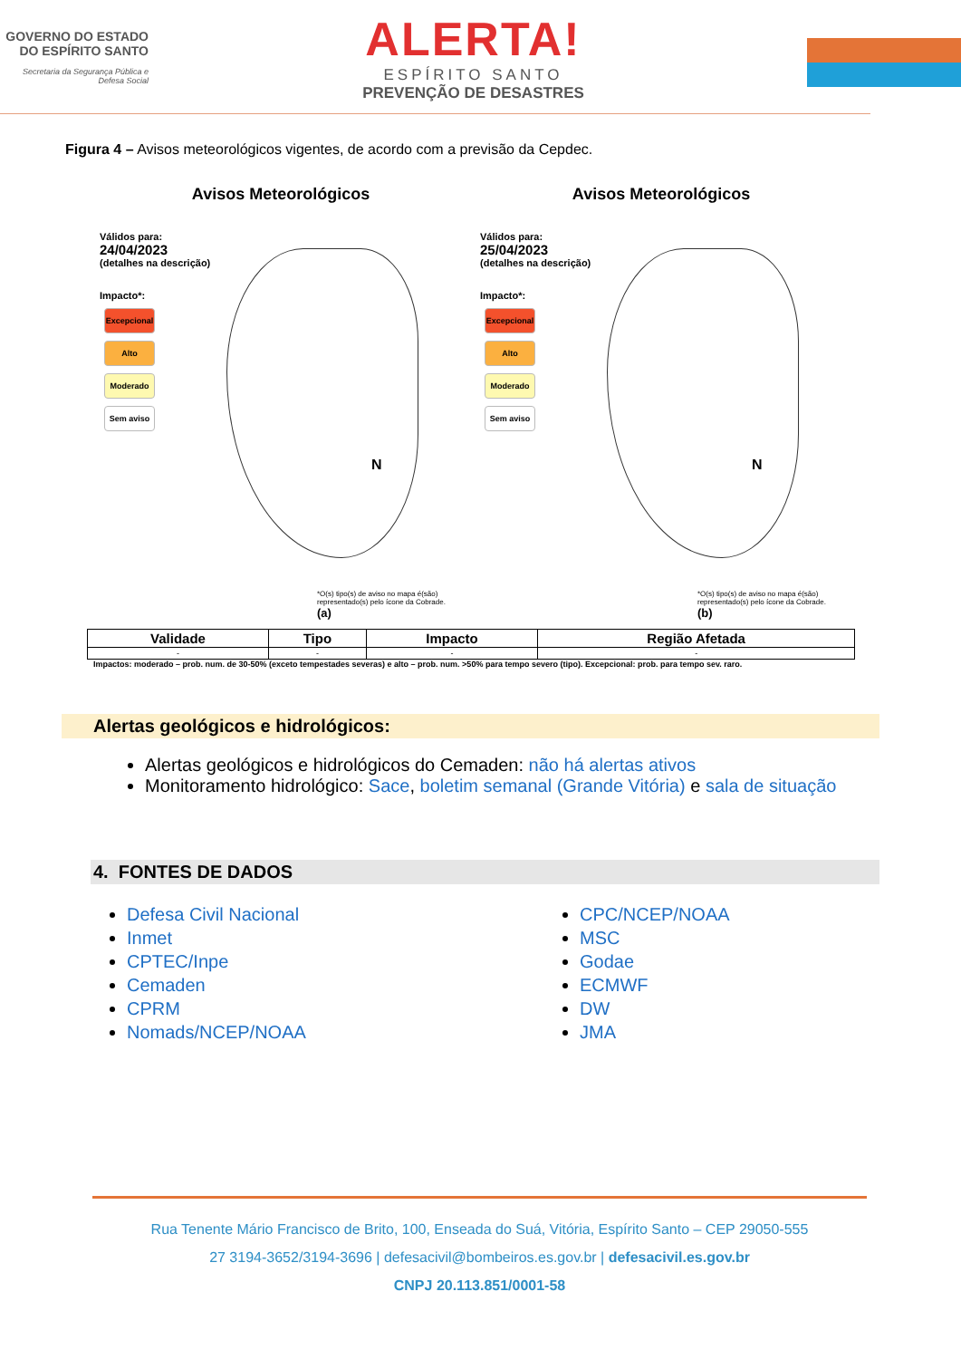GOVERNO DO ESTADO DO ESPÍRITO SANTO
Secretaria da Segurança Pública e Defesa Social
ALERTA!
ESPÍRITO SANTO
PREVENÇÃO DE DESASTRES
Figura 4 – Avisos meteorológicos vigentes, de acordo com a previsão da Cepdec.
Avisos Meteorológicos
Válidos para:
24/04/2023
(detalhes na descrição)
Impacto*:
Excepcional
Alto
Moderado
Sem aviso
N
*O(s) tipo(s) de aviso no mapa é(são) representado(s) pelo ícone da Cobrade. (a)
Avisos Meteorológicos
Válidos para:
25/04/2023
(detalhes na descrição)
Impacto*:
Excepcional
Alto
Moderado
Sem aviso
N
*O(s) tipo(s) de aviso no mapa é(são) representado(s) pelo ícone da Cobrade. (b)
| Validade | Tipo | Impacto | Região Afetada |
| --- | --- | --- | --- |
| - | - | - | - |
Impactos: moderado – prob. num. de 30-50% (exceto tempestades severas) e alto – prob. num. >50% para tempo severo (tipo). Excepcional: prob. para tempo sev. raro.
Alertas geológicos e hidrológicos:
Alertas geológicos e hidrológicos do Cemaden: não há alertas ativos
Monitoramento hidrológico: Sace, boletim semanal (Grande Vitória) e sala de situação
4. FONTES DE DADOS
Defesa Civil Nacional
Inmet
CPTEC/Inpe
Cemaden
CPRM
Nomads/NCEP/NOAA
CPC/NCEP/NOAA
MSC
Godae
ECMWF
DW
JMA
Rua Tenente Mário Francisco de Brito, 100, Enseada do Suá, Vitória, Espírito Santo – CEP 29050-555
27 3194-3652/3194-3696 | defesacivil@bombeiros.es.gov.br | defesacivil.es.gov.br
CNPJ 20.113.851/0001-58